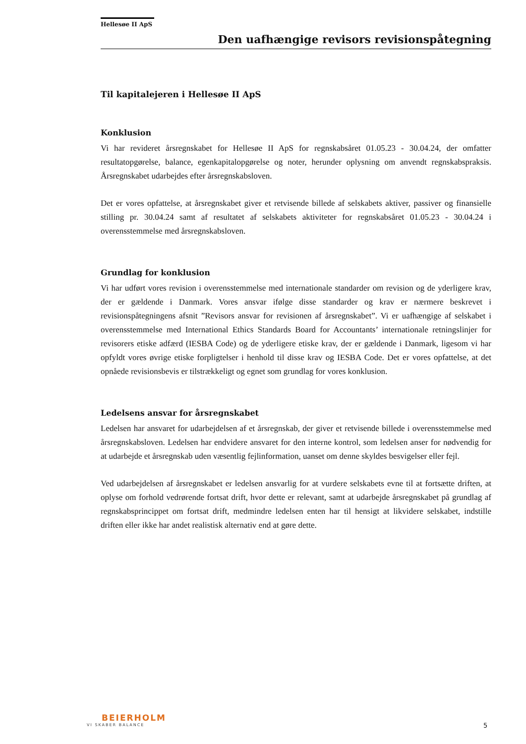Hellesøe II ApS
Den uafhængige revisors revisionspåtegning
Til kapitalejeren i Hellesøe II ApS
Konklusion
Vi har revideret årsregnskabet for Hellesøe II ApS for regnskabsåret 01.05.23 - 30.04.24, der omfatter resultatopgørelse, balance, egenkapitalopgørelse og noter, herunder oplysning om anvendt regnskabspraksis. Årsregnskabet udarbejdes efter årsregnskabsloven.
Det er vores opfattelse, at årsregnskabet giver et retvisende billede af selskabets aktiver, passiver og finansielle stilling pr. 30.04.24 samt af resultatet af selskabets aktiviteter for regnskabsåret 01.05.23 - 30.04.24 i overensstemmelse med årsregnskabsloven.
Grundlag for konklusion
Vi har udført vores revision i overensstemmelse med internationale standarder om revision og de yderligere krav, der er gældende i Danmark. Vores ansvar ifølge disse standarder og krav er nærmere beskrevet i revisionspåtegningens afsnit ”Revisors ansvar for revisionen af årsregnskabet”. Vi er uafhængige af selskabet i overensstemmelse med International Ethics Standards Board for Accountants’ internationale retningslinjer for revisorers etiske adfærd (IESBA Code) og de yderligere etiske krav, der er gældende i Danmark, ligesom vi har opfyldt vores øvrige etiske forpligtelser i henhold til disse krav og IESBA Code. Det er vores opfattelse, at det opnåede revisionsbevis er tilstrækkeligt og egnet som grundlag for vores konklusion.
Ledelsens ansvar for årsregnskabet
Ledelsen har ansvaret for udarbejdelsen af et årsregnskab, der giver et retvisende billede i overensstemmelse med årsregnskabsloven. Ledelsen har endvidere ansvaret for den interne kontrol, som ledelsen anser for nødvendig for at udarbejde et årsregnskab uden væsentlig fejlinformation, uanset om denne skyldes besvigelser eller fejl.
Ved udarbejdelsen af årsregnskabet er ledelsen ansvarlig for at vurdere selskabets evne til at fortsætte driften, at oplyse om forhold vedrørende fortsat drift, hvor dette er relevant, samt at udarbejde årsregnskabet på grundlag af regnskabsprincippet om fortsat drift, medmindre ledelsen enten har til hensigt at likvidere selskabet, indstille driften eller ikke har andet realistisk alternativ end at gøre dette.
BEIERHOLM
VI SKABER BALANCE
5